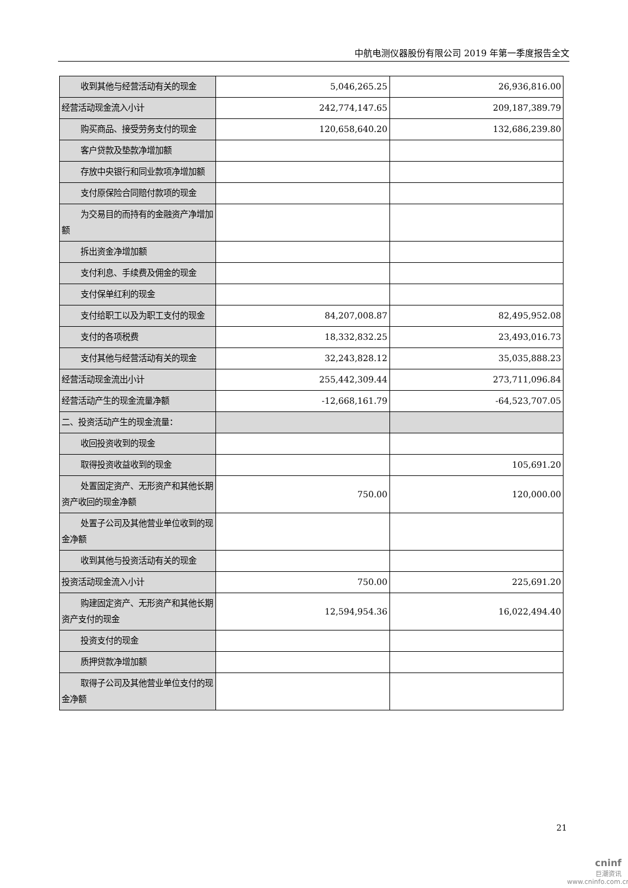中航电测仪器股份有限公司 2019 年第一季度报告全文
| 收到其他与经营活动有关的现金 | 5,046,265.25 | 26,936,816.00 |
| 经营活动现金流入小计 | 242,774,147.65 | 209,187,389.79 |
| 购买商品、接受劳务支付的现金 | 120,658,640.20 | 132,686,239.80 |
| 客户贷款及垫款净增加额 | | |
| 存放中央银行和同业款项净增加额 | | |
| 支付原保险合同赔付款项的现金 | | |
| 为交易目的而持有的金融资产净增加额 | | |
| 拆出资金净增加额 | | |
| 支付利息、手续费及佣金的现金 | | |
| 支付保单红利的现金 | | |
| 支付给职工以及为职工支付的现金 | 84,207,008.87 | 82,495,952.08 |
| 支付的各项税费 | 18,332,832.25 | 23,493,016.73 |
| 支付其他与经营活动有关的现金 | 32,243,828.12 | 35,035,888.23 |
| 经营活动现金流出小计 | 255,442,309.44 | 273,711,096.84 |
| 经营活动产生的现金流量净额 | -12,668,161.79 | -64,523,707.05 |
| 二、投资活动产生的现金流量： | | |
| 收回投资收到的现金 | | |
| 取得投资收益收到的现金 | | 105,691.20 |
| 处置固定资产、无形资产和其他长期资产收回的现金净额 | 750.00 | 120,000.00 |
| 处置子公司及其他营业单位收到的现金净额 | | |
| 收到其他与投资活动有关的现金 | | |
| 投资活动现金流入小计 | 750.00 | 225,691.20 |
| 购建固定资产、无形资产和其他长期资产支付的现金 | 12,594,954.36 | 16,022,494.40 |
| 投资支付的现金 | | |
| 质押贷款净增加额 | | |
| 取得子公司及其他营业单位支付的现金净额 | | |
21
cninf
巨潮资讯
www.cninfo.com.cn